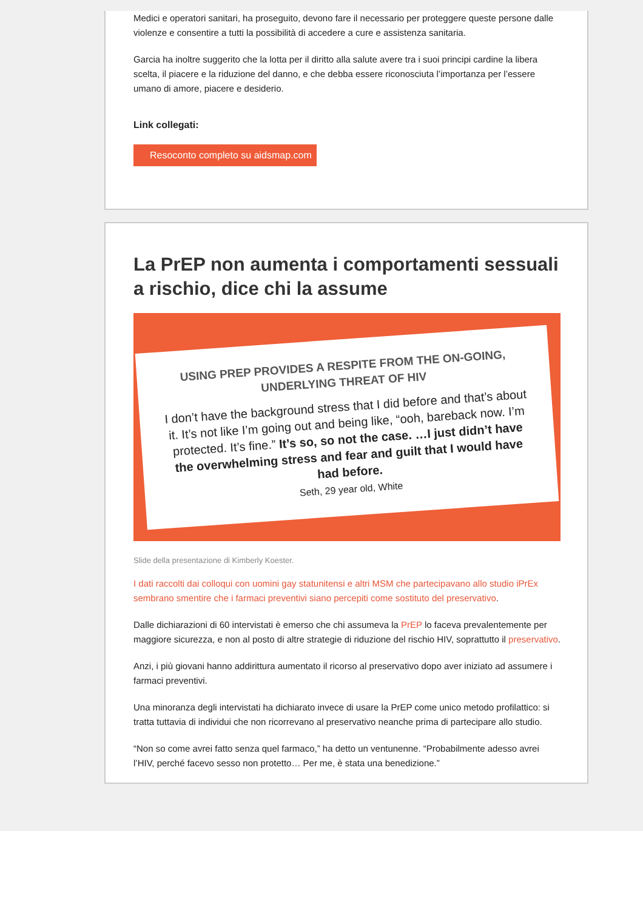Medici e operatori sanitari, ha proseguito, devono fare il necessario per proteggere queste persone dalle violenze e consentire a tutti la possibilità di accedere a cure e assistenza sanitaria.
Garcia ha inoltre suggerito che la lotta per il diritto alla salute avere tra i suoi principi cardine la libera scelta, il piacere e la riduzione del danno, e che debba essere riconosciuta l’importanza per l’essere umano di amore, piacere e desiderio.
Link collegati:
Resoconto completo su aidsmap.com
La PrEP non aumenta i comportamenti sessuali a rischio, dice chi la assume
USING PREP PROVIDES A RESPITE FROM THE ON-GOING, UNDERLYING THREAT OF HIV
I don’t have the background stress that I did before and that’s about it. It’s not like I’m going out and being like, “ooh, bareback now. I’m protected. It’s fine.” It’s so, so not the case. …I just didn’t have the overwhelming stress and fear and guilt that I would have had before.
Seth, 29 year old, White
Slide della presentazione di Kimberly Koester.
I dati raccolti dai colloqui con uomini gay statunitensi e altri MSM che partecipavano allo studio iPrEx sembrano smentire che i farmaci preventivi siano percepiti come sostituto del preservativo.
Dalle dichiarazioni di 60 intervistati è emerso che chi assumeva la PrEP lo faceva prevalentemente per maggiore sicurezza, e non al posto di altre strategie di riduzione del rischio HIV, soprattutto il preservativo.
Anzi, i più giovani hanno addirittura aumentato il ricorso al preservativo dopo aver iniziato ad assumere i farmaci preventivi.
Una minoranza degli intervistati ha dichiarato invece di usare la PrEP come unico metodo profilattico: si tratta tuttavia di individui che non ricorrevano al preservativo neanche prima di partecipare allo studio.
“Non so come avrei fatto senza quel farmaco,” ha detto un ventunenne. “Probabilmente adesso avrei l’HIV, perché facevo sesso non protetto… Per me, è stata una benedizione.”